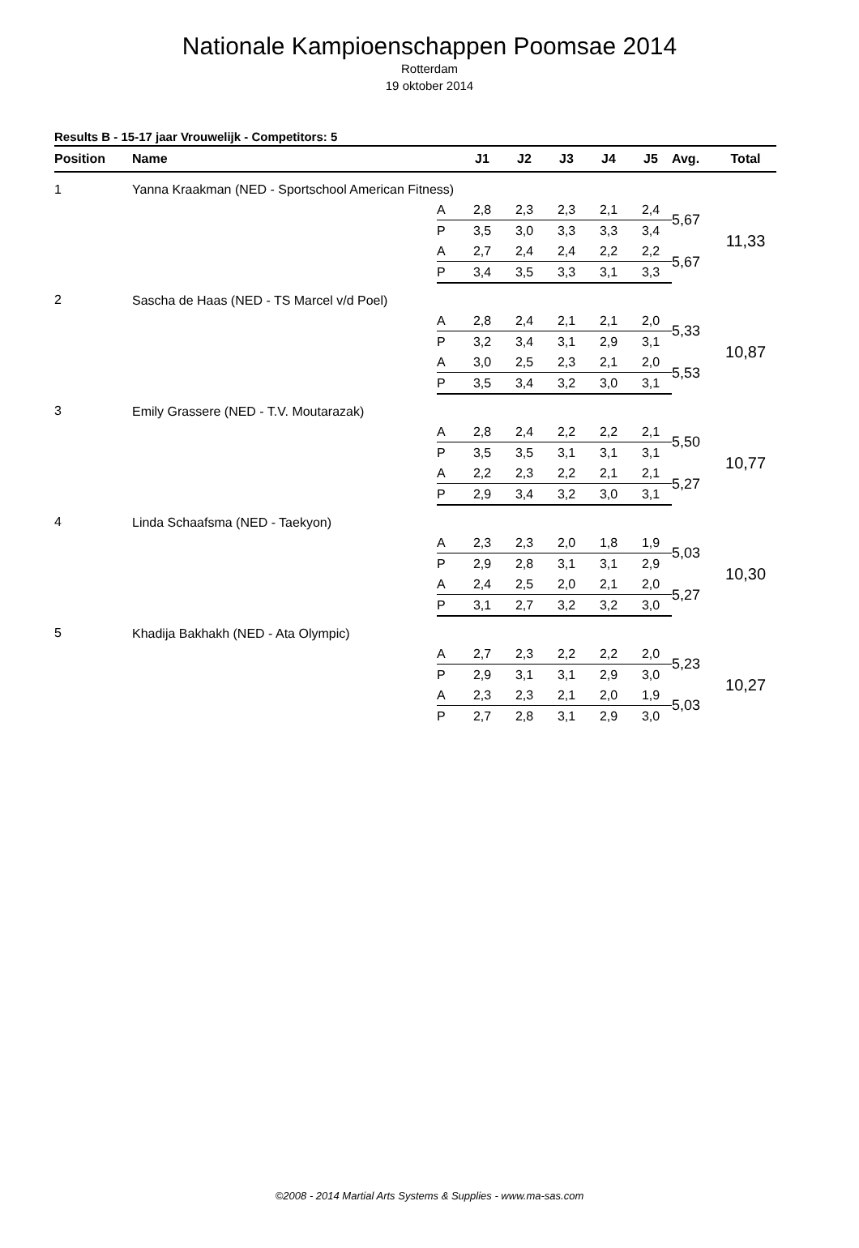Nationale Kampioenschappen Poomsae 2014
Rotterdam
19 oktober 2014
Results B - 15-17 jaar Vrouwelijk - Competitors: 5
| Position | Name | | J1 | J2 | J3 | J4 | J5 | Avg. | Total |
| --- | --- | --- | --- | --- | --- | --- | --- | --- | --- |
| 1 | Yanna Kraakman (NED - Sportschool American Fitness) | | | | | | | | |
| | | A | 2,8 | 2,3 | 2,3 | 2,1 | 2,4 | 5,67 | 11,33 |
| | | P | 3,5 | 3,0 | 3,3 | 3,3 | 3,4 | | |
| | | A | 2,7 | 2,4 | 2,4 | 2,2 | 2,2 | 5,67 | |
| | | P | 3,4 | 3,5 | 3,3 | 3,1 | 3,3 | | |
| 2 | Sascha de Haas (NED - TS Marcel v/d Poel) | | | | | | | | |
| | | A | 2,8 | 2,4 | 2,1 | 2,1 | 2,0 | 5,33 | 10,87 |
| | | P | 3,2 | 3,4 | 3,1 | 2,9 | 3,1 | | |
| | | A | 3,0 | 2,5 | 2,3 | 2,1 | 2,0 | 5,53 | |
| | | P | 3,5 | 3,4 | 3,2 | 3,0 | 3,1 | | |
| 3 | Emily Grassere (NED - T.V. Moutarazak) | | | | | | | | |
| | | A | 2,8 | 2,4 | 2,2 | 2,2 | 2,1 | 5,50 | 10,77 |
| | | P | 3,5 | 3,5 | 3,1 | 3,1 | 3,1 | | |
| | | A | 2,2 | 2,3 | 2,2 | 2,1 | 2,1 | 5,27 | |
| | | P | 2,9 | 3,4 | 3,2 | 3,0 | 3,1 | | |
| 4 | Linda Schaafsma (NED - Taekyon) | | | | | | | | |
| | | A | 2,3 | 2,3 | 2,0 | 1,8 | 1,9 | 5,03 | 10,30 |
| | | P | 2,9 | 2,8 | 3,1 | 3,1 | 2,9 | | |
| | | A | 2,4 | 2,5 | 2,0 | 2,1 | 2,0 | 5,27 | |
| | | P | 3,1 | 2,7 | 3,2 | 3,2 | 3,0 | | |
| 5 | Khadija Bakhakh (NED - Ata Olympic) | | | | | | | | |
| | | A | 2,7 | 2,3 | 2,2 | 2,2 | 2,0 | 5,23 | 10,27 |
| | | P | 2,9 | 3,1 | 3,1 | 2,9 | 3,0 | | |
| | | A | 2,3 | 2,3 | 2,1 | 2,0 | 1,9 | 5,03 | |
| | | P | 2,7 | 2,8 | 3,1 | 2,9 | 3,0 | | |
©2008 - 2014 Martial Arts Systems & Supplies - www.ma-sas.com